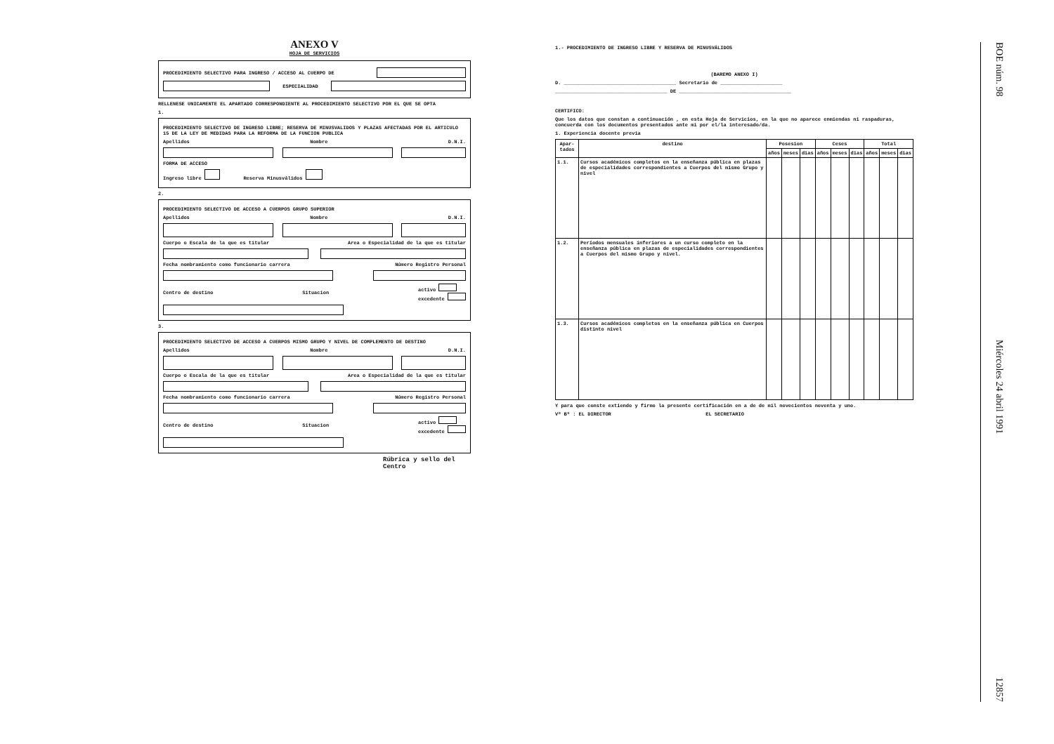ANEXO V
HOJA DE SERVICIOS
PROCEDIMIENTO SELECTIVO PARA INGRESO / ACCESO AL CUERPO DE
ESPECIALIDAD
RELLENESE UNICAMENTE EL APARTADO CORRESPONDIENTE AL PROCEDIMIENTO SELECTIVO POR EL QUE SE OPTA
1.
PROCEDIMIENTO SELECTIVO DE INGRESO LIBRE; RESERVA DE MINUSVALIDOS Y PLAZAS AFECTADAS POR EL ARTICULO 15 DE LA LEY DE MEDIDAS PARA LA REFORMA DE LA FUNCION PUBLICA
Apellidos Nombre D.N.I.
FORMA DE ACCESO
Ingreso libre Reserva Minusválidos
2.
PROCEDIMIENTO SELECTIVO DE ACCESO A CUERPOS GRUPO SUPERIOR
Apellidos Nombre D.N.I.
Cuerpo o Escala de la que es titular Area o Especialidad de la que es titular
Fecha nombramiento como funcionario carrera Número Registro Personal
Centro de destino Situacion activo
excedente
3.
PROCEDIMIENTO SELECTIVO DE ACCESO A CUERPOS MISMO GRUPO Y NIVEL DE COMPLEMENTO DE DESTINO
Apellidos Nombre D.N.I.
Cuerpo o Escala de la que es titular Area o Especialidad de la que es titular
Fecha nombramiento como funcionario carrera Número Registro Personal
Centro de destino Situacion activo
excedente
Rúbrica y sello del Centro
1.- PROCEDIMIENTO DE INGRESO LIBRE Y RESERVA DE MINUSVÁLIDOS
(BAREMO ANEXO I)
D. ______________________________________ Secretario de _____________________
______________________________________ DE ______________________________________
CERTIFICO:
Que los datos que constan a continuación , en esta Hoja de Servicios, en la que no aparece enmiendas ni raspaduras, concuerda con los documentos presentados ante mi por el/la interesado/da.
1. Experiencia docente previa
| Apar-tados | destino | Posesion | | | Ceses | | | Total | | |
| --- | --- | --- | --- | --- | --- | --- | --- | --- | --- | --- |
| | | años | meses | dias | años | meses | dias | años | meses | dias |
| 1.1. | Cursos académicos completos en la enseñanza pública en plazas de especialidades correspondientes a Cuerpos del mismo Grupo y nivel | | | | | | | | | |
| 1.2. | Períodos mensuales inferiores a un curso completo en la enseñanza pública en plazas de especialidades correspondientes a Cuerpos del mismo Grupo y nivel. | | | | | | | | | |
| 1.3. | Cursos académicos completos en la enseñanza pública en Cuerpos distinto nivel | | | | | | | | | |
Y para que conste extiendo y firmo la presente certificación en a de de mil novecientos noventa y uno.
Vº Bº : EL DIRECTOR EL SECRETARIO
BOE núm. 98 Miércoles 24 abril 1991 12857